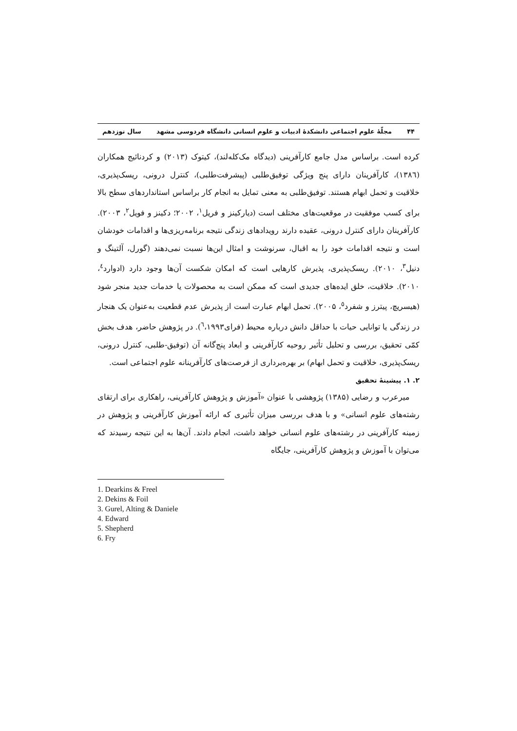۴۴ مجلّهٔ علوم اجتماعی دانشکدهٔ ادبیات و علوم انسانی دانشگاه فردوسی مشهد سال نوزدهم
کرده است. براساس مدل جامع کارآفرینی (دیدگاه مک‌کله‌لند)، کیتوک (۲۰۱۳) و کردنائیج همکاران (۱۳۸٦)، کارآفرینان دارای پنج ویژگی توفیق‌طلبی (پیشرفت‌طلبی)، کنترل درونی، ریسک‌پذیری، خلاقیت و تحمل ابهام هستند. توفیق‌طلبی به معنی تمایل به انجام کار براساس استانداردهای سطح بالا برای کسب موفقیت در موقعیت‌های مختلف است (دیارکینز و فریل<sup>۱</sup>، ۲۰۰۲؛ دکینز و فویل<sup>۲</sup>، ۲۰۰۳). کارآفرینان دارای کنترل درونی، عقیده دارند رویدادهای زندگی نتیجه برنامه‌ریزی‌ها و اقدامات خودشان است و نتیجه اقدامات خود را به اقبال، سرنوشت و امثال این‌ها نسبت نمی‌دهند (گورل، آلتینگ و دنیل<sup>۳</sup>، ۲۰۱۰). ریسک‌پذیری، پذیرش کارهایی است که امکان شکست آن‌ها وجود دارد (ادوارد<sup>٤</sup>، ۲۰۱۰). خلاقیت، خلق ایده‌های جدیدی است که ممکن است به محصولات یا خدمات جدید منجر شود (هیسریچ، پیترز و شفرد<sup>٥</sup>، ۲۰۰۵). تحمل ابهام عبارت است از پذیرش عدم قطعیت به‌عنوان یک هنجار در زندگی یا توانایی حیات با حداقل دانش درباره محیط (فرای<sup>٦</sup>،۱۹۹۳). در پژوهش حاضر، هدف بخش کمّی تحقیق، بررسی و تحلیل تأثیر روحیه کارآفرینی و ابعاد پنج‌گانه آن (توفیق-طلبی، کنترل درونی، ریسک‌پذیری، خلاقیت و تحمل ابهام) بر بهره‌برداری از فرصت‌های کارآفرینانه علوم اجتماعی است.
۲. ۱. پیشینهٔ تحقیق
میرعرب و رضایی (۱۳۸۵) پژوهشی با عنوان «آموزش و پژوهش کارآفرینی، راهکاری برای ارتقای رشته‌های علوم انسانی» و با هدف بررسی میزان تأثیری که ارائه آموزش کارآفرینی و پژوهش در زمینه کارآفرینی در رشته‌های علوم انسانی خواهد داشت، انجام دادند. آن‌ها به این نتیجه رسیدند که می‌توان با آموزش و پژوهش کارآفرینی، جایگاه
1. Dearkins & Freel
2. Dekins & Foil
3. Gurel, Alting & Daniele
4. Edward
5. Shepherd
6. Fry